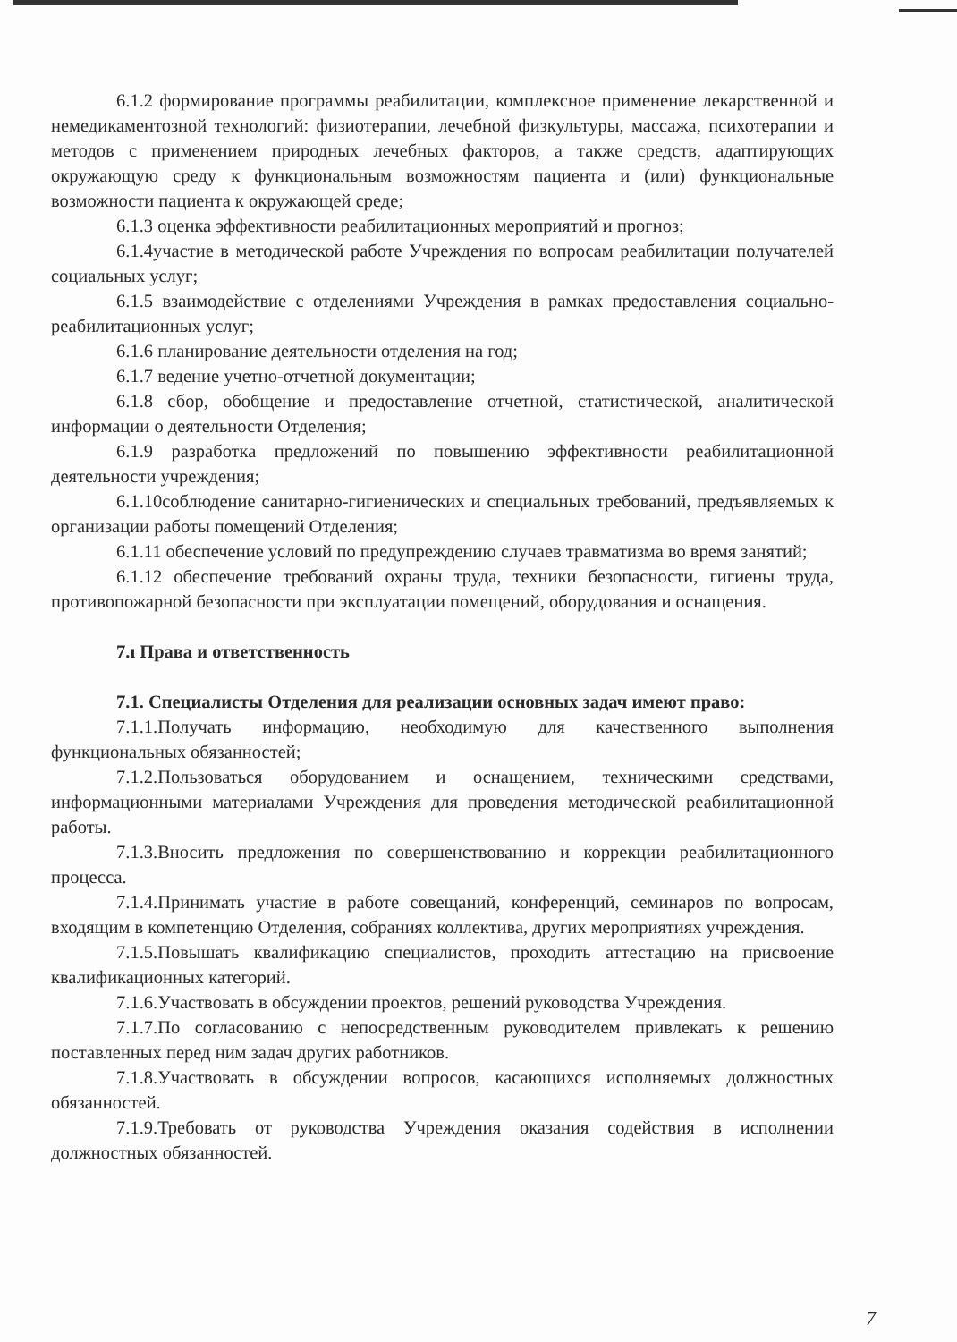6.1.2 формирование программы реабилитации, комплексное применение лекарственной и немедикаментозной технологий: физиотерапии, лечебной физкультуры, массажа, психотерапии и методов с применением природных лечебных факторов, а также средств, адаптирующих окружающую среду к функциональным возможностям пациента и (или) функциональные возможности пациента к окружающей среде;
6.1.3 оценка эффективности реабилитационных мероприятий и прогноз;
6.1.4участие в методической работе Учреждения по вопросам реабилитации получателей социальных услуг;
6.1.5 взаимодействие с отделениями Учреждения в рамках предоставления социально-реабилитационных услуг;
6.1.6 планирование деятельности отделения на год;
6.1.7 ведение учетно-отчетной документации;
6.1.8 сбор, обобщение и предоставление отчетной, статистической, аналитической информации о деятельности Отделения;
6.1.9 разработка предложений по повышению эффективности реабилитационной деятельности учреждения;
6.1.10соблюдение санитарно-гигиенических и специальных требований, предъявляемых к организации работы помещений Отделения;
6.1.11 обеспечение условий по предупреждению случаев травматизма во время занятий;
6.1.12 обеспечение требований охраны труда, техники безопасности, гигиены труда, противопожарной безопасности при эксплуатации помещений, оборудования и оснащения.
7.ı Права и ответственность
7.1. Специалисты Отделения для реализации основных задач имеют право:
7.1.1.Получать информацию, необходимую для качественного выполнения функциональных обязанностей;
7.1.2.Пользоваться оборудованием и оснащением, техническими средствами, информационными материалами Учреждения для проведения методической реабилитационной работы.
7.1.3.Вносить предложения по совершенствованию и коррекции реабилитационного процесса.
7.1.4.Принимать участие в работе совещаний, конференций, семинаров по вопросам, входящим в компетенцию Отделения, собраниях коллектива, других мероприятиях учреждения.
7.1.5.Повышать квалификацию специалистов, проходить аттестацию на присвоение квалификационных категорий.
7.1.6.Участвовать в обсуждении проектов, решений руководства Учреждения.
7.1.7.По согласованию с непосредственным руководителем привлекать к решению поставленных перед ним задач других работников.
7.1.8.Участвовать в обсуждении вопросов, касающихся исполняемых должностных обязанностей.
7.1.9.Требовать от руководства Учреждения оказания содействия в исполнении должностных обязанностей.
7